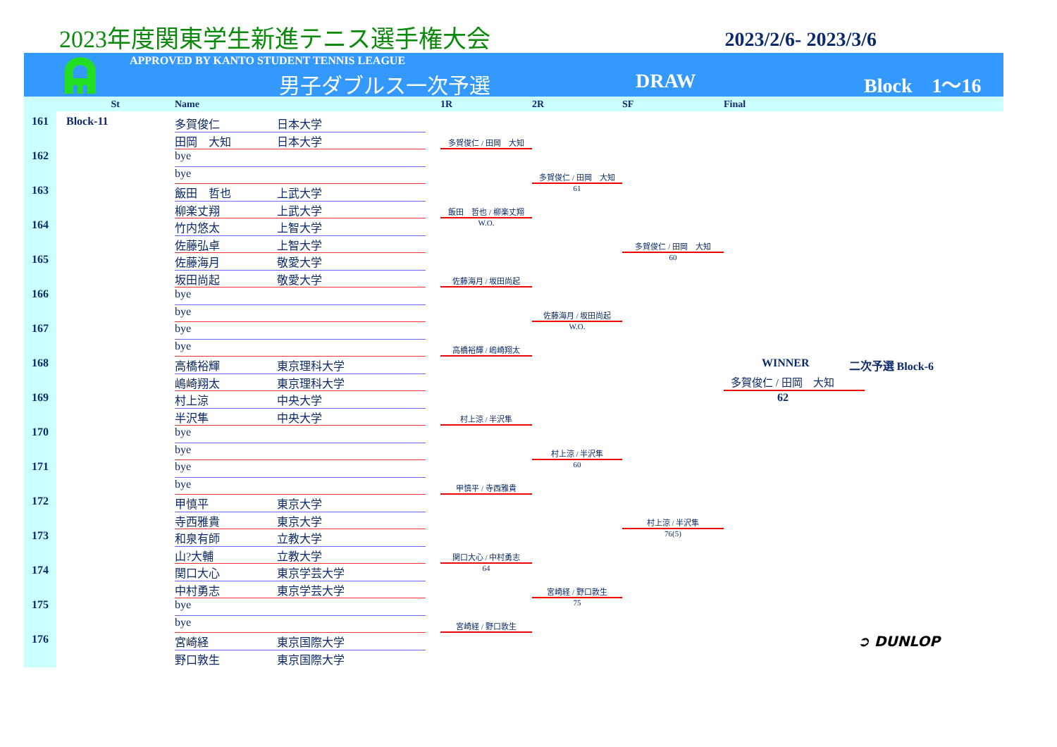2023年度関東学生新進テニス選手権大会
2023/2/6- 2023/3/6
APPROVED BY KANTO STUDENT TENNIS LEAGUE
男子ダブルス一次予選 DRAW Block　1〜16
St
Name
1R
2R
SF
Final
161
Block-11
162
163
164
165
166
167
168
169
170
171
172
173
174
175
176
多賀俊仁
日本大学
田岡　大知
日本大学
bye
bye
飯田　哲也
上武大学
柳楽丈翔
上武大学
竹内悠太
上智大学
佐藤弘卓
上智大学
佐藤海月
敬愛大学
坂田尚起
敬愛大学
bye
bye
bye
bye
高橋裕輝
東京理科大学
嶋崎翔太
東京理科大学
村上涼
中央大学
半沢隼
中央大学
bye
bye
bye
bye
甲慎平
東京大学
寺西雅貴
東京大学
和泉有師
立教大学
山?大輔
立教大学
関口大心
東京学芸大学
中村勇志
東京学芸大学
bye
bye
宮崎経
東京国際大学
野口敦生
東京国際大学
多賀俊仁 / 田岡　大知
飯田　哲也 / 柳楽丈翔
W.O.
佐藤海月 / 坂田尚起
高橋裕輝 / 嶋崎翔太
村上涼 / 半沢隼
甲慎平 / 寺西雅貴
関口大心 / 中村勇志
64
宮崎経 / 野口敦生
多賀俊仁 / 田岡　大知
61
佐藤海月 / 坂田尚起
W.O.
村上涼 / 半沢隼
60
宮崎経 / 野口敦生
75
多賀俊仁 / 田岡　大知
60
村上涼 / 半沢隼
76(5)
WINNER 二次予選 Block-6
多賀俊仁 / 田岡　大知
62
➲ DUNLOP